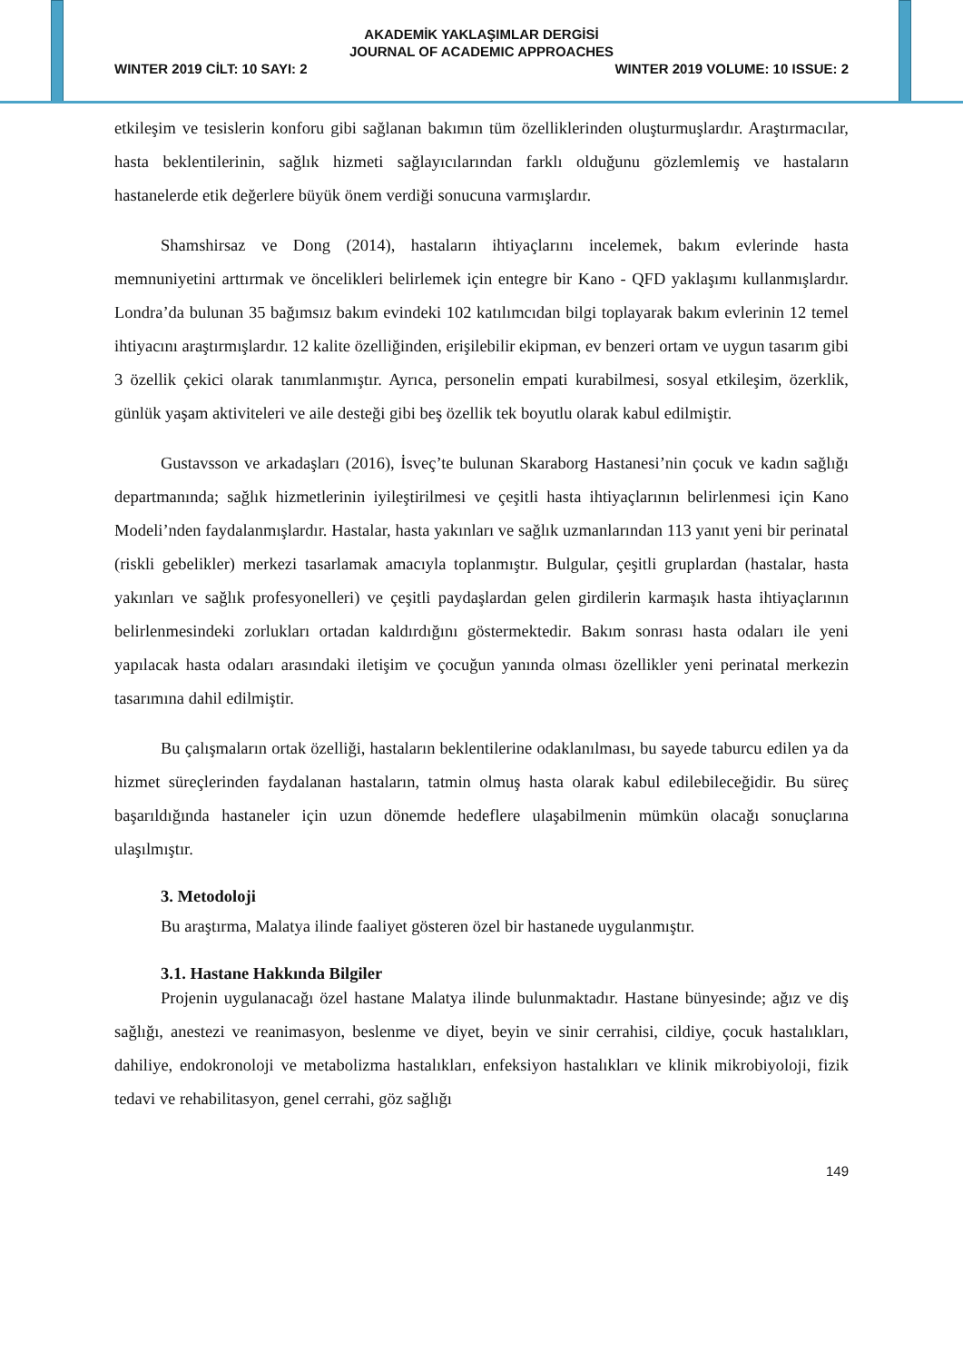AKADEMİK YAKLAŞIMLAR DERGİSİ
JOURNAL OF ACADEMIC APPROACHES
WINTER 2019 CİLT: 10 SAYI: 2 WINTER 2019 VOLUME: 10 ISSUE: 2
etkileşim ve tesislerin konforu gibi sağlanan bakımın tüm özelliklerinden oluşturmuşlardır. Araştırmacılar, hasta beklentilerinin, sağlık hizmeti sağlayıcılarından farklı olduğunu gözlemlemiş ve hastaların hastanelerde etik değerlere büyük önem verdiği sonucuna varmışlardır.
Shamshirsaz ve Dong (2014), hastaların ihtiyaçlarını incelemek, bakım evlerinde hasta memnuniyetini arttırmak ve öncelikleri belirlemek için entegre bir Kano - QFD yaklaşımı kullanmışlardır. Londra’da bulunan 35 bağımsız bakım evindeki 102 katılımcıdan bilgi toplayarak bakım evlerinin 12 temel ihtiyacını araştırmışlardır. 12 kalite özelliğinden, erişilebilir ekipman, ev benzeri ortam ve uygun tasarım gibi 3 özellik çekici olarak tanımlanmıştır. Ayrıca, personelin empati kurabilmesi, sosyal etkileşim, özerklik, günlük yaşam aktiviteleri ve aile desteği gibi beş özellik tek boyutlu olarak kabul edilmiştir.
Gustavsson ve arkadaşları (2016), İsveç’te bulunan Skaraborg Hastanesi’nin çocuk ve kadın sağlığı departmanında; sağlık hizmetlerinin iyileştirilmesi ve çeşitli hasta ihtiyaçlarının belirlenmesi için Kano Modeli’nden faydalanmışlardır. Hastalar, hasta yakınları ve sağlık uzmanlarından 113 yanıt yeni bir perinatal (riskli gebelikler) merkezi tasarlamak amacıyla toplanmıştır. Bulgular, çeşitli gruplardan (hastalar, hasta yakınları ve sağlık profesyonelleri) ve çeşitli paydaşlardan gelen girdilerin karmaşık hasta ihtiyaçlarının belirlenmesindeki zorlukları ortadan kaldırdığını göstermektedir. Bakım sonrası hasta odaları ile yeni yapılacak hasta odaları arasındaki iletişim ve çocuğun yanında olması özellikler yeni perinatal merkezin tasarımına dahil edilmiştir.
Bu çalışmaların ortak özelliği, hastaların beklentilerine odaklanılması, bu sayede taburcu edilen ya da hizmet süreçlerinden faydalanan hastaların, tatmin olmuş hasta olarak kabul edilebileceğidir. Bu süreç başarıldığında hastaneler için uzun dönemde hedeflere ulaşabilmenin mümkün olacağı sonuçlarına ulaşılmıştır.
3. Metodoloji
Bu araştırma, Malatya ilinde faaliyet gösteren özel bir hastanede uygulanmıştır.
3.1. Hastane Hakkında Bilgiler
Projenin uygulanacağı özel hastane Malatya ilinde bulunmaktadır. Hastane bünyesinde; ağız ve diş sağlığı, anestezi ve reanimasyon, beslenme ve diyet, beyin ve sinir cerrahisi, cildiye, çocuk hastalıkları, dahiliye, endokronoloji ve metabolizma hastalıkları, enfeksiyon hastalıkları ve klinik mikrobiyoloji, fizik tedavi ve rehabilitasyon, genel cerrahi, göz sağlığı
149